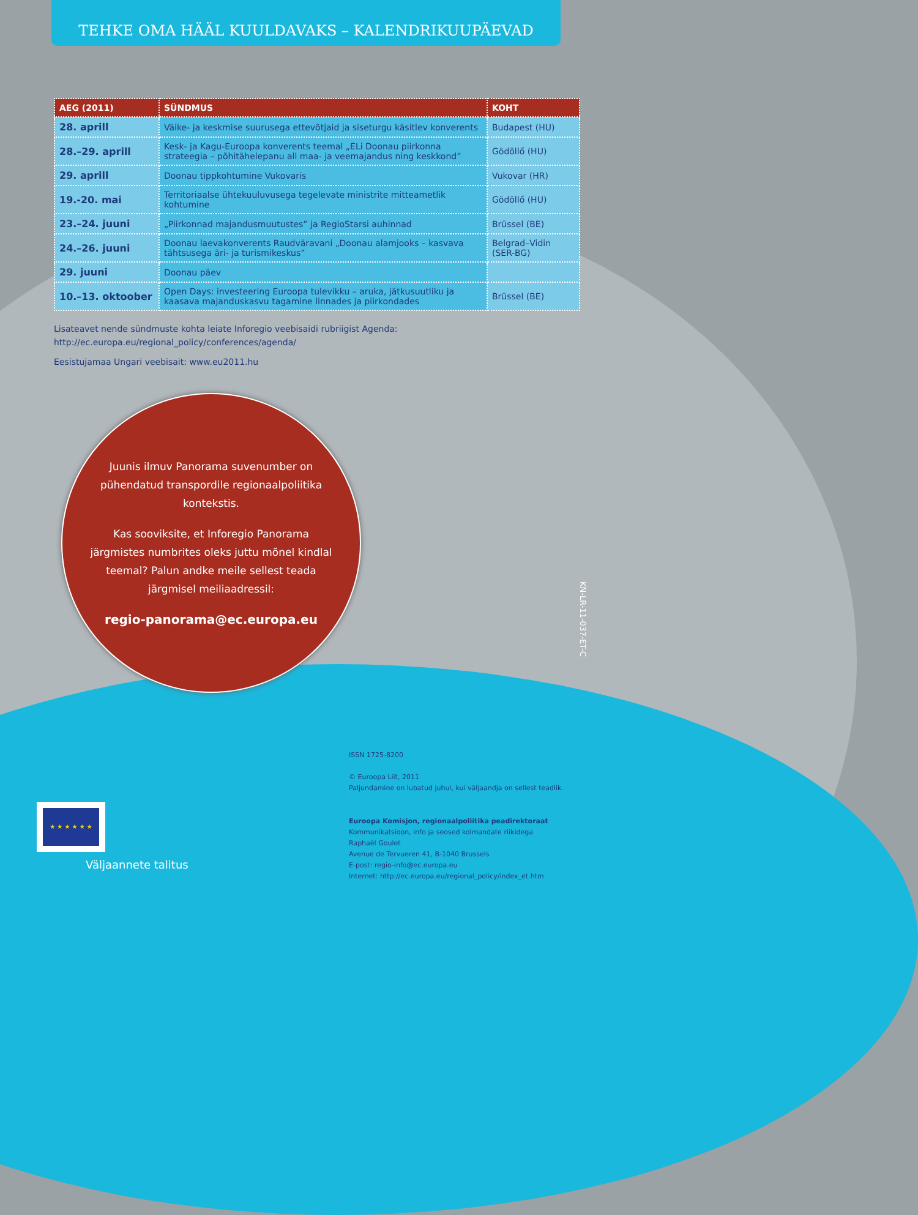TEHKE OMA HÄÄL KUULDAVAKS – KALENDRIKUUPÄEVAD
| AEG (2011) | SÜNDMUS | KOHT |
| --- | --- | --- |
| 28. aprill | Väike- ja keskmise suurusega ettevõtjaid ja siseturgu käsitlev konverents | Budapest (HU) |
| 28.–29. aprill | Kesk- ja Kagu-Euroopa konverents teemal „ELi Doonau piirkonna strateegia – põhitähelepanu all maa- ja veemajandus ning keskkond” | Gödöllő (HU) |
| 29. aprill | Doonau tippkohtumine Vukovaris | Vukovar (HR) |
| 19.-20. mai | Territoriaalse ühtekuuluvusega tegelevate ministrite mitteametlik kohtumine | Gödöllő (HU) |
| 23.–24. juuni | „Piirkonnad majandusmuutustes” ja RegioStarsi auhinnad | Brüssel (BE) |
| 24.–26. juuni | Doonau laevakonverents Raudväravani „Doonau alamjooks – kasvava tähtsusega äri- ja turismikeskus” | Belgrad–Vidin (SER-BG) |
| 29. juuni | Doonau päev | |
| 10.–13. oktoober | Open Days: investeering Euroopa tulevikku – aruka, jätkusuutliku ja kaasava majanduskasvu tagamine linnades ja piirkondades | Brüssel (BE) |
Lisateavet nende sündmuste kohta leiate Inforegio veebisaidi rubriigist Agenda:
http://ec.europa.eu/regional_policy/conferences/agenda/
Eesistujamaa Ungari veebisait: www.eu2011.hu
Juunis ilmuv Panorama suvenumber on pühendatud transpordile regionaalpoliitika kontekstis.
Kas sooviksite, et Inforegio Panorama järgmistes numbrites oleks juttu mõnel kindlal teemal? Palun andke meile sellest teada järgmisel meiliaadressil:
regio-panorama@ec.europa.eu
KN-LR-11-037-ET-C
ISSN 1725-8200
© Euroopa Liit, 2011
Paljundamine on lubatud juhul, kui väljaandja on sellest teadlik.
Euroopa Komisjon, regionaalpoliitika peadirektoraat
Kommunikatsioon, info ja seosed kolmandate riikidega
Raphaël Goulet
Avenue de Tervueren 41, B-1040 Brussels
E-post: regio-info@ec.europa.eu
Internet: http://ec.europa.eu/regional_policy/index_et.htm
★ ★ ★ ★ ★ ★
Väljaannete talitus